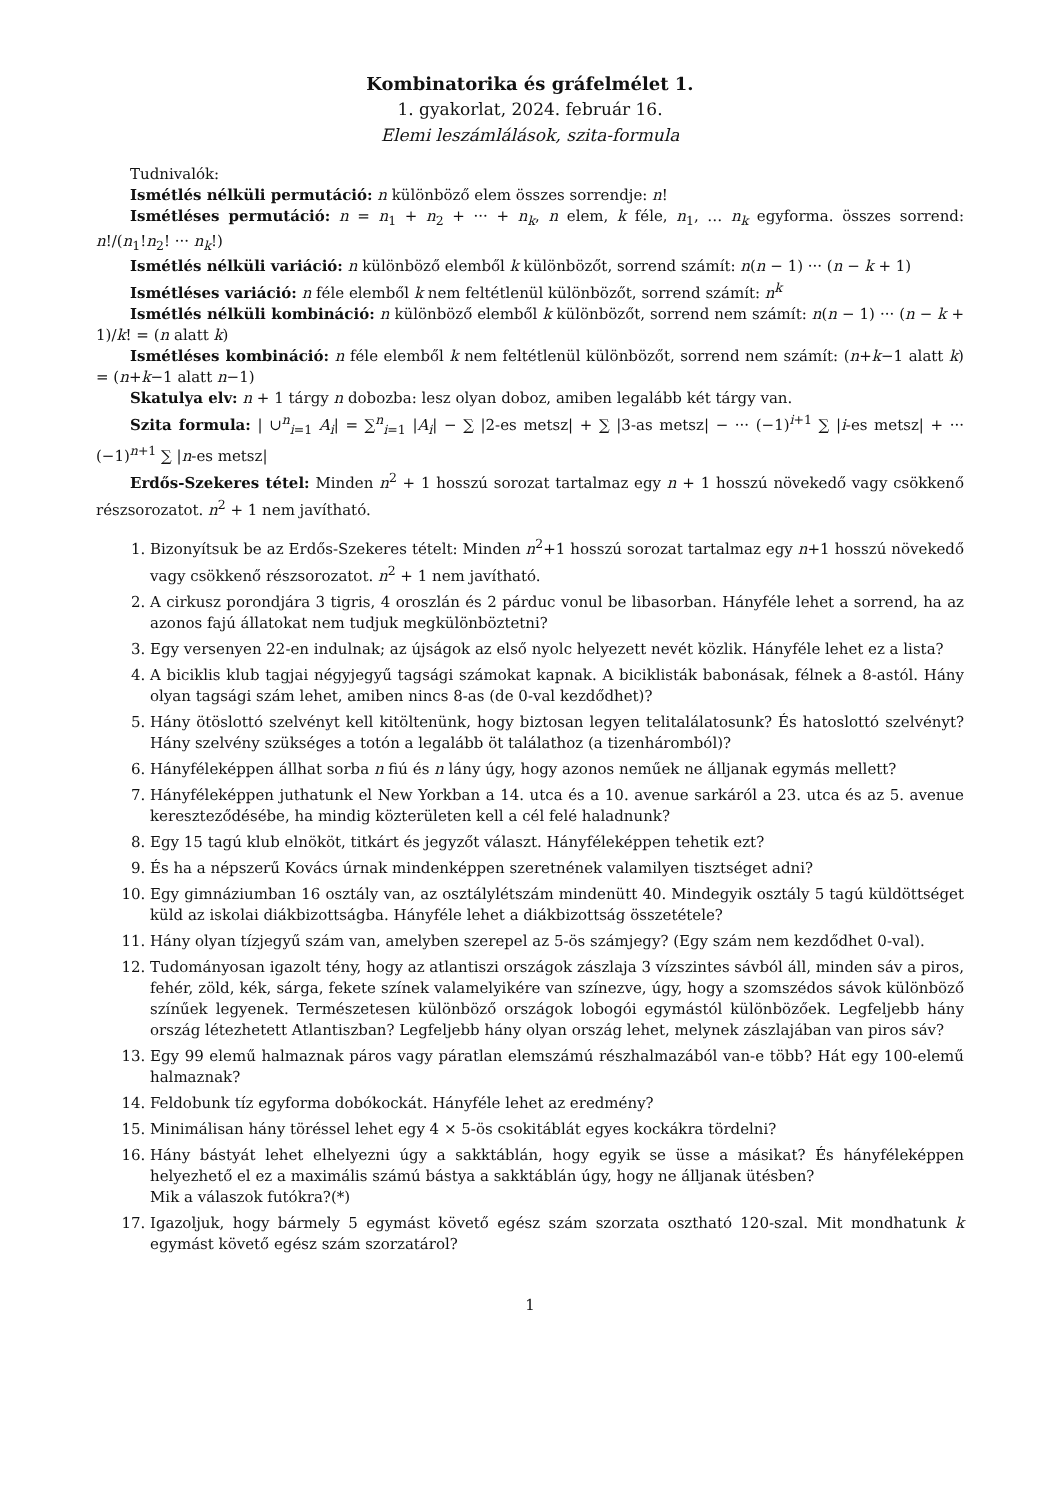Kombinatorika és gráfelmélet 1.
1. gyakorlat, 2024. február 16.
Elemi leszámlálások, szita-formula
Tudnivalók:
Ismétlés nélküli permutáció: n különböző elem összes sorrendje: n!
Ismétléses permutáció: n = n<sub>1</sub> + n<sub>2</sub> + ··· + n<sub>k</sub>, n elem, k féle, n<sub>1</sub>, … n<sub>k</sub> egyforma. összes sorrend: n!/(n<sub>1</sub>!n<sub>2</sub>! ··· n<sub>k</sub>!)
Ismétlés nélküli variáció: n különböző elemből k különbözőt, sorrend számít: n(n − 1) ··· (n − k + 1)
Ismétléses variáció: n féle elemből k nem feltétlenül különbözőt, sorrend számít: n<sup>k</sup>
Ismétlés nélküli kombináció: n különböző elemből k különbözőt, sorrend nem számít: n(n − 1) ··· (n − k + 1)/k! = (n alatt k)
Ismétléses kombináció: n féle elemből k nem feltétlenül különbözőt, sorrend nem számít: (n+k−1 alatt k) = (n+k−1 alatt n−1)
Skatulya elv: n + 1 tárgy n dobozba: lesz olyan doboz, amiben legalább két tárgy van.
Szita formula: | ∪<sup>n</sup><sub>i=1</sub> A<sub>i</sub>| = ∑<sup>n</sup><sub>i=1</sub> |A<sub>i</sub>| − ∑ |2-es metsz| + ∑ |3-as metsz| − ··· (−1)<sup>i+1</sup> ∑ |i-es metsz| + ··· (−1)<sup>n+1</sup> ∑ |n-es metsz|
Erdős-Szekeres tétel: Minden n<sup>2</sup> + 1 hosszú sorozat tartalmaz egy n + 1 hosszú növekedő vagy csökkenő részsorozatot. n<sup>2</sup> + 1 nem javítható.
1. Bizonyítsuk be az Erdős-Szekeres tételt: Minden n<sup>2</sup>+1 hosszú sorozat tartalmaz egy n+1 hosszú növekedő vagy csökkenő részsorozatot. n<sup>2</sup> + 1 nem javítható.
2. A cirkusz porondjára 3 tigris, 4 oroszlán és 2 párduc vonul be libasorban. Hányféle lehet a sorrend, ha az azonos fajú állatokat nem tudjuk megkülönböztetni?
3. Egy versenyen 22-en indulnak; az újságok az első nyolc helyezett nevét közlik. Hányféle lehet ez a lista?
4. A biciklis klub tagjai négyjegyű tagsági számokat kapnak. A biciklisták babonásak, félnek a 8-astól. Hány olyan tagsági szám lehet, amiben nincs 8-as (de 0-val kezdődhet)?
5. Hány ötöslottó szelvényt kell kitöltenünk, hogy biztosan legyen telitalálatosunk? És hatoslottó szelvényt? Hány szelvény szükséges a totón a legalább öt találathoz (a tizenháromból)?
6. Hányféleképpen állhat sorba n fiú és n lány úgy, hogy azonos neműek ne álljanak egymás mellett?
7. Hányféleképpen juthatunk el New Yorkban a 14. utca és a 10. avenue sarkáról a 23. utca és az 5. avenue kereszteződésébe, ha mindig közterületen kell a cél felé haladnunk?
8. Egy 15 tagú klub elnököt, titkárt és jegyzőt választ. Hányféleképpen tehetik ezt?
9. És ha a népszerű Kovács úrnak mindenképpen szeretnének valamilyen tisztséget adni?
10. Egy gimnáziumban 16 osztály van, az osztálylétszám mindenütt 40. Mindegyik osztály 5 tagú küldöttséget küld az iskolai diákbizottságba. Hányféle lehet a diákbizottság összetétele?
11. Hány olyan tízjegyű szám van, amelyben szerepel az 5-ös számjegy? (Egy szám nem kezdődhet 0-val).
12. Tudományosan igazolt tény, hogy az atlantiszi országok zászlaja 3 vízszintes sávból áll, minden sáv a piros, fehér, zöld, kék, sárga, fekete színek valamelyikére van színezve, úgy, hogy a szomszédos sávok különböző színűek legyenek. Természetesen különböző országok lobogói egymástól különbözőek. Legfeljebb hány ország létezhetett Atlantiszban? Legfeljebb hány olyan ország lehet, melynek zászlajában van piros sáv?
13. Egy 99 elemű halmaznak páros vagy páratlan elemszámú részhalmazából van-e több? Hát egy 100-elemű halmaznak?
14. Feldobunk tíz egyforma dobókockát. Hányféle lehet az eredmény?
15. Minimálisan hány töréssel lehet egy 4 × 5-ös csokitáblát egyes kockákra tördelni?
16. Hány bástyát lehet elhelyezni úgy a sakktáblán, hogy egyik se üsse a másikat? És hányféleképpen helyezhető el ez a maximális számú bástya a sakktáblán úgy, hogy ne álljanak ütésben?
Mik a válaszok futókra?(*)
17. Igazoljuk, hogy bármely 5 egymást követő egész szám szorzata osztható 120-szal. Mit mondhatunk k egymást követő egész szám szorzatárol?
1